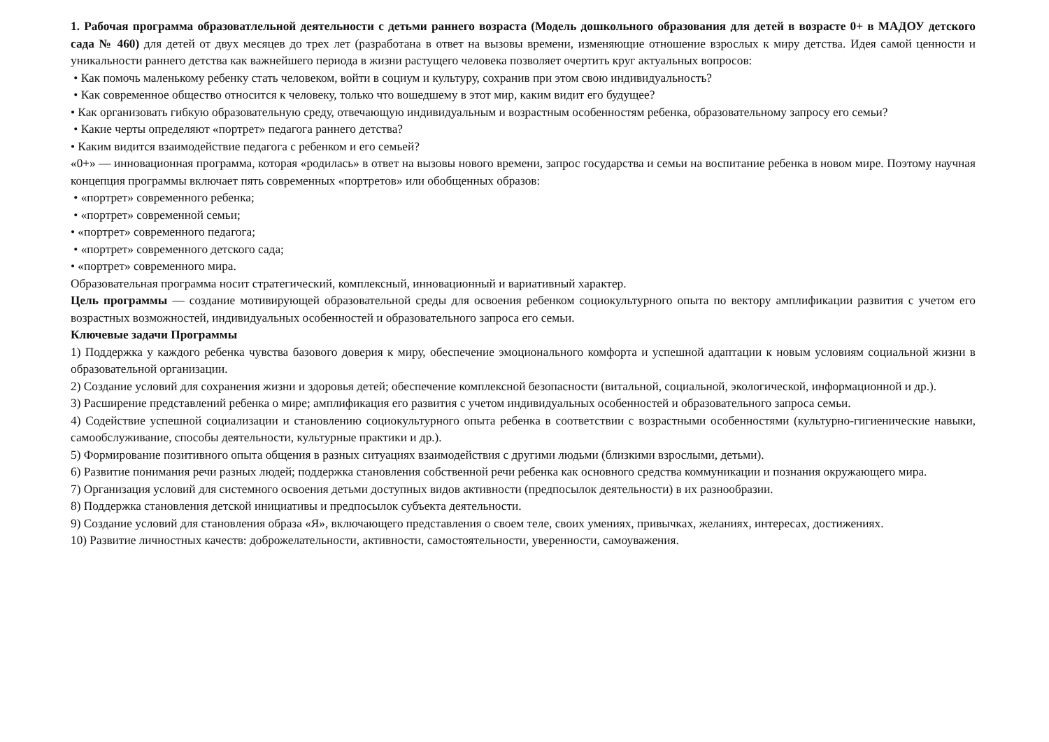1. Рабочая программа образоватлельной деятельности с детьми раннего возраста (Модель дошкольного образования для детей в возрасте 0+ в МАДОУ детского сада № 460) для детей от двух месяцев до трех лет (разработана в ответ на вызовы времени, изменяющие отношение взрослых к миру детства. Идея самой ценности и уникальности раннего детства как важнейшего периода в жизни растущего человека позволяет очертить круг актуальных вопросов:
• Как помочь маленькому ребенку стать человеком, войти в социум и культуру, сохранив при этом свою индивидуальность?
• Как современное общество относится к человеку, только что вошедшему в этот мир, каким видит его будущее?
• Как организовать гибкую образовательную среду, отвечающую индивидуальным и возрастным особенностям ребенка, образовательному запросу его семьи?
• Какие черты определяют «портрет» педагога раннего детства?
• Каким видится взаимодействие педагога с ребенком и его семьей?
«0+» — инновационная программа, которая «родилась» в ответ на вызовы нового времени, запрос государства и семьи на воспитание ребенка в новом мире. Поэтому научная концепция программы включает пять современных «портретов» или обобщенных образов:
• «портрет» современного ребенка;
• «портрет» современной семьи;
• «портрет» современного педагога;
• «портрет» современного детского сада;
• «портрет» современного мира.
Образовательная программа носит стратегический, комплексный, инновационный и вариативный характер.
Цель программы — создание мотивирующей образовательной среды для освоения ребенком социокультурного опыта по вектору амплификации развития с учетом его возрастных возможностей, индивидуальных особенностей и образовательного запроса его семьи.
Ключевые задачи Программы
1) Поддержка у каждого ребенка чувства базового доверия к миру, обеспечение эмоционального комфорта и успешной адаптации к новым условиям социальной жизни в образовательной организации.
2) Создание условий для сохранения жизни и здоровья детей; обеспечение комплексной безопасности (витальной, социальной, экологической, информационной и др.).
3) Расширение представлений ребенка о мире; амплификация его развития с учетом индивидуальных особенностей и образовательного запроса семьи.
4) Содействие успешной социализации и становлению социокультурного опыта ребенка в соответствии с возрастными особенностями (культурно-гигиенические навыки, самообслуживание, способы деятельности, культурные практики и др.).
5) Формирование позитивного опыта общения в разных ситуациях взаимодействия с другими людьми (близкими взрослыми, детьми).
6) Развитие понимания речи разных людей; поддержка становления собственной речи ребенка как основного средства коммуникации и познания окружающего мира.
7) Организация условий для системного освоения детьми доступных видов активности (предпосылок деятельности) в их разнообразии.
8) Поддержка становления детской инициативы и предпосылок субъекта деятельности.
9) Создание условий для становления образа «Я», включающего представления о своем теле, своих умениях, привычках, желаниях, интересах, достижениях.
10) Развитие личностных качеств: доброжелательности, активности, самостоятельности, уверенности, самоуважения.